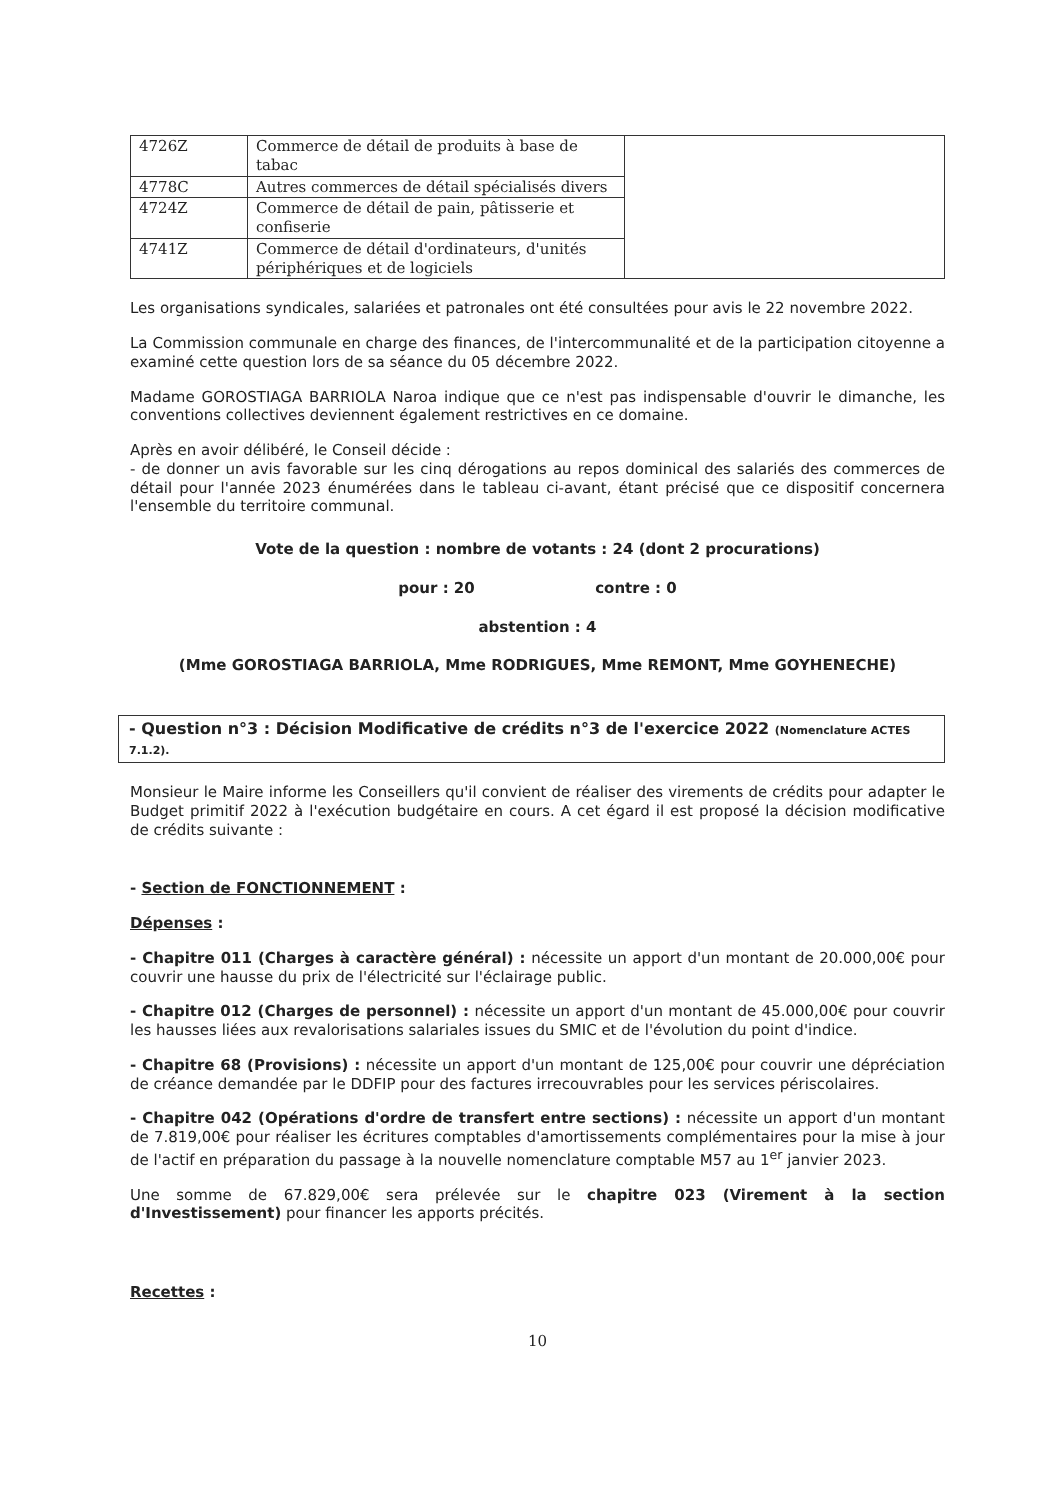| 4726Z | Commerce de détail de produits à base de tabac | |
| 4778C | Autres commerces de détail spécialisés divers | |
| 4724Z | Commerce de détail de pain, pâtisserie et confiserie | |
| 4741Z | Commerce de détail d'ordinateurs, d'unités périphériques et de logiciels | |
Les organisations syndicales, salariées et patronales ont été consultées pour avis le 22 novembre 2022.
La Commission communale en charge des finances, de l'intercommunalité et de la participation citoyenne a examiné cette question lors de sa séance du 05 décembre 2022.
Madame GOROSTIAGA BARRIOLA Naroa indique que ce n'est pas indispensable d'ouvrir le dimanche, les conventions collectives deviennent également restrictives en ce domaine.
Après en avoir délibéré, le Conseil décide :
- de donner un avis favorable sur les cinq dérogations au repos dominical des salariés des commerces de détail pour l'année 2023 énumérées dans le tableau ci-avant, étant précisé que ce dispositif concernera l'ensemble du territoire communal.
Vote de la question : nombre de votants : 24 (dont 2 procurations)
pour : 20 contre : 0
abstention : 4
(Mme GOROSTIAGA BARRIOLA, Mme RODRIGUES, Mme REMONT, Mme GOYHENECHE)
- Question n°3 : Décision Modificative de crédits n°3 de l'exercice 2022 (Nomenclature ACTES 7.1.2).
Monsieur le Maire informe les Conseillers qu'il convient de réaliser des virements de crédits pour adapter le Budget primitif 2022 à l'exécution budgétaire en cours. A cet égard il est proposé la décision modificative de crédits suivante :
- Section de FONCTIONNEMENT :
Dépenses :
- Chapitre 011 (Charges à caractère général) : nécessite un apport d'un montant de 20.000,00€ pour couvrir une hausse du prix de l'électricité sur l'éclairage public.
- Chapitre 012 (Charges de personnel) : nécessite un apport d'un montant de 45.000,00€ pour couvrir les hausses liées aux revalorisations salariales issues du SMIC et de l'évolution du point d'indice.
- Chapitre 68 (Provisions) : nécessite un apport d'un montant de 125,00€ pour couvrir une dépréciation de créance demandée par le DDFIP pour des factures irrecouvrables pour les services périscolaires.
- Chapitre 042 (Opérations d'ordre de transfert entre sections) : nécessite un apport d'un montant de 7.819,00€ pour réaliser les écritures comptables d'amortissements complémentaires pour la mise à jour de l'actif en préparation du passage à la nouvelle nomenclature comptable M57 au 1<sup>er</sup> janvier 2023.
Une somme de 67.829,00€ sera prélevée sur le chapitre 023 (Virement à la section d'Investissement) pour financer les apports précités.
Recettes :
10